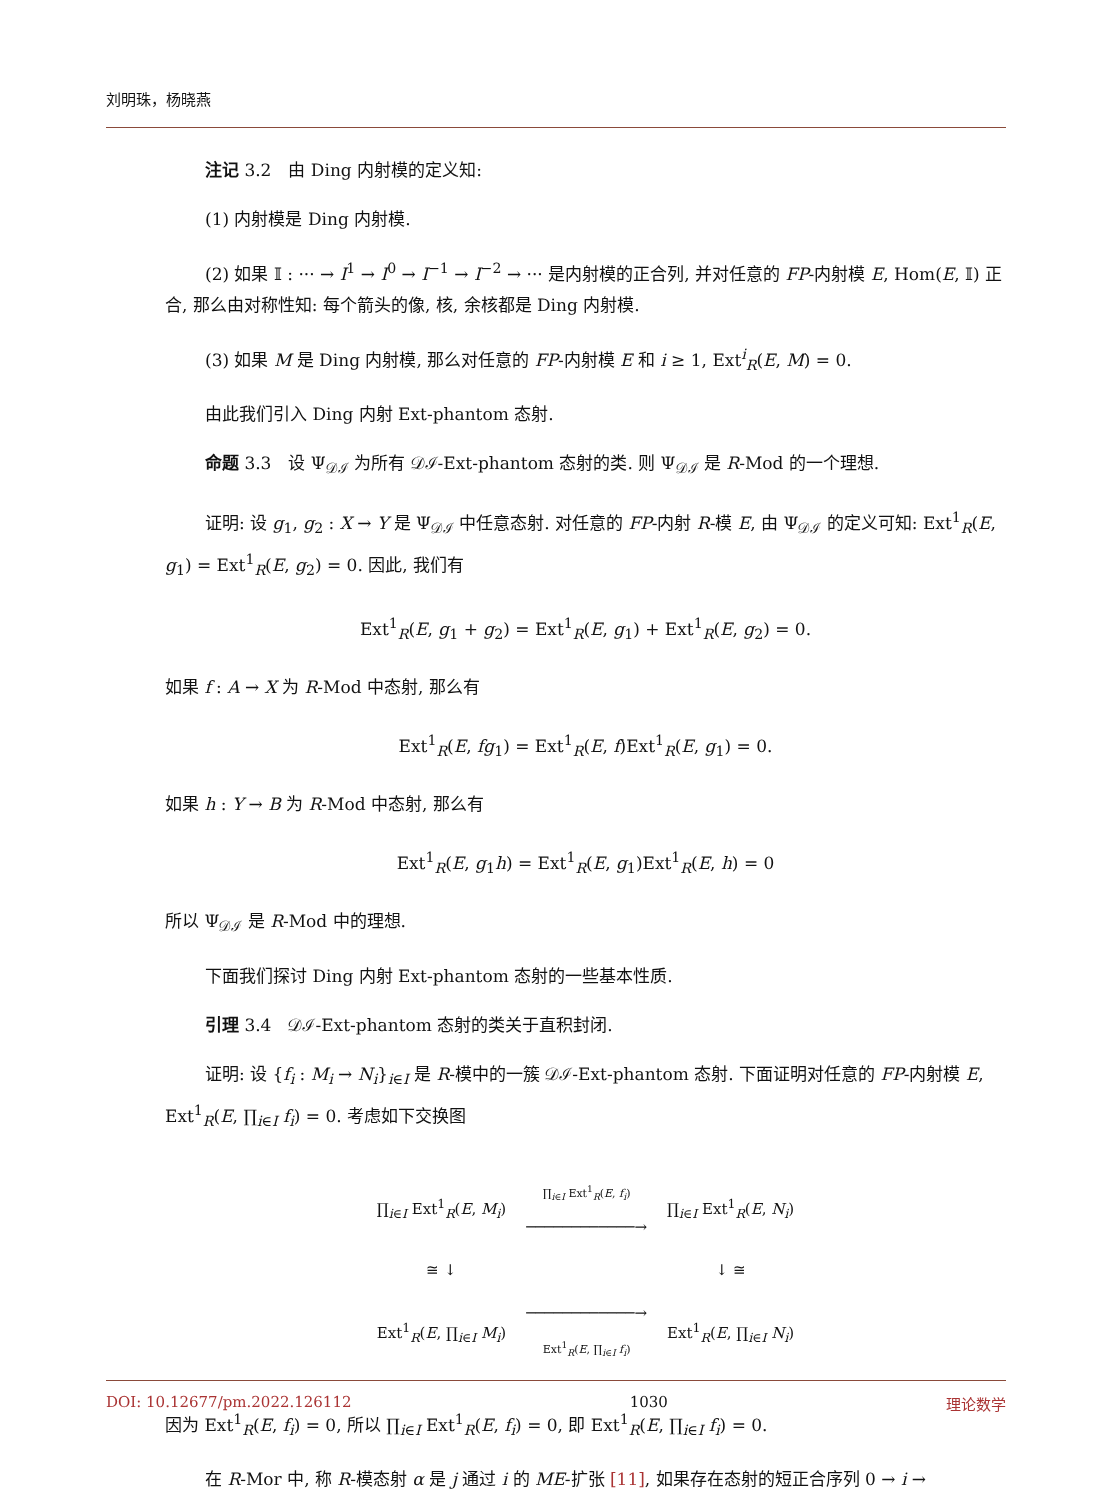刘明珠，杨晓燕
注记 3.2　由 Ding 内射模的定义知:
(1) 内射模是 Ding 内射模.
(2) 如果 𝕀 : ··· → I<sup>1</sup> → I<sup>0</sup> → I<sup>−1</sup> → I<sup>−2</sup> → ··· 是内射模的正合列, 并对任意的 FP-内射模 E, Hom(E, 𝕀) 正合, 那么由对称性知: 每个箭头的像, 核, 余核都是 Ding 内射模.
(3) 如果 M 是 Ding 内射模, 那么对任意的 FP-内射模 E 和 i ≥ 1, Ext<sup>i</sup><sub>R</sub>(E, M) = 0.
由此我们引入 Ding 内射 Ext-phantom 态射.
命题 3.3　设 Ψ<sub>𝒟ℐ</sub> 为所有 𝒟ℐ-Ext-phantom 态射的类. 则 Ψ<sub>𝒟ℐ</sub> 是 R-Mod 的一个理想.
证明: 设 g<sub>1</sub>, g<sub>2</sub> : X → Y 是 Ψ<sub>𝒟ℐ</sub> 中任意态射. 对任意的 FP-内射 R-模 E, 由 Ψ<sub>𝒟ℐ</sub> 的定义可知: Ext<sup>1</sup><sub>R</sub>(E, g<sub>1</sub>) = Ext<sup>1</sup><sub>R</sub>(E, g<sub>2</sub>) = 0. 因此, 我们有
Ext<sup>1</sup><sub>R</sub>(E, g<sub>1</sub> + g<sub>2</sub>) = Ext<sup>1</sup><sub>R</sub>(E, g<sub>1</sub>) + Ext<sup>1</sup><sub>R</sub>(E, g<sub>2</sub>) = 0.
如果 f : A → X 为 R-Mod 中态射, 那么有
Ext<sup>1</sup><sub>R</sub>(E, fg<sub>1</sub>) = Ext<sup>1</sup><sub>R</sub>(E, f)Ext<sup>1</sup><sub>R</sub>(E, g<sub>1</sub>) = 0.
如果 h : Y → B 为 R-Mod 中态射, 那么有
Ext<sup>1</sup><sub>R</sub>(E, g<sub>1</sub>h) = Ext<sup>1</sup><sub>R</sub>(E, g<sub>1</sub>)Ext<sup>1</sup><sub>R</sub>(E, h) = 0
所以 Ψ<sub>𝒟ℐ</sub> 是 R-Mod 中的理想.
下面我们探讨 Ding 内射 Ext-phantom 态射的一些基本性质.
引理 3.4　𝒟ℐ-Ext-phantom 态射的类关于直积封闭.
证明: 设 {f<sub>i</sub> : M<sub>i</sub> → N<sub>i</sub>}<sub>i∈I</sub> 是 R-模中的一簇 𝒟ℐ-Ext-phantom 态射. 下面证明对任意的 FP-内射模 E, Ext<sup>1</sup><sub>R</sub>(E, ∏<sub>i∈I</sub> f<sub>i</sub>) = 0. 考虑如下交换图
| ∏<sub>i∈I</sub> Ext<sup>1</sup><sub>R</sub>( E , M<sub>i</sub> ) | ∏<sub>i∈I</sub> Ext<sup>1</sup><sub>R</sub>( E , f<sub>i</sub> ) ────────────→ | ∏<sub>i∈I</sub> Ext<sup>1</sup><sub>R</sub>( E , N<sub>i</sub> ) |
| ≅ ↓ | | ↓ ≅ |
| Ext<sup>1</sup><sub>R</sub>( E , ∏<sub>i∈I</sub> M<sub>i</sub> ) | ────────────→ Ext<sup>1</sup><sub>R</sub>( E , ∏<sub>i∈I</sub> f<sub>i</sub> ) | Ext<sup>1</sup><sub>R</sub>( E , ∏<sub>i∈I</sub> N<sub>i</sub> ) |
因为 Ext<sup>1</sup><sub>R</sub>(E, f<sub>i</sub>) = 0, 所以 ∏<sub>i∈I</sub> Ext<sup>1</sup><sub>R</sub>(E, f<sub>i</sub>) = 0, 即 Ext<sup>1</sup><sub>R</sub>(E, ∏<sub>i∈I</sub> f<sub>i</sub>) = 0.
在 R-Mor 中, 称 R-模态射 α 是 j 通过 i 的 ME-扩张 [11], 如果存在态射的短正合序列 0 → i →
DOI: 10.12677/pm.2022.126112 1030 理论数学